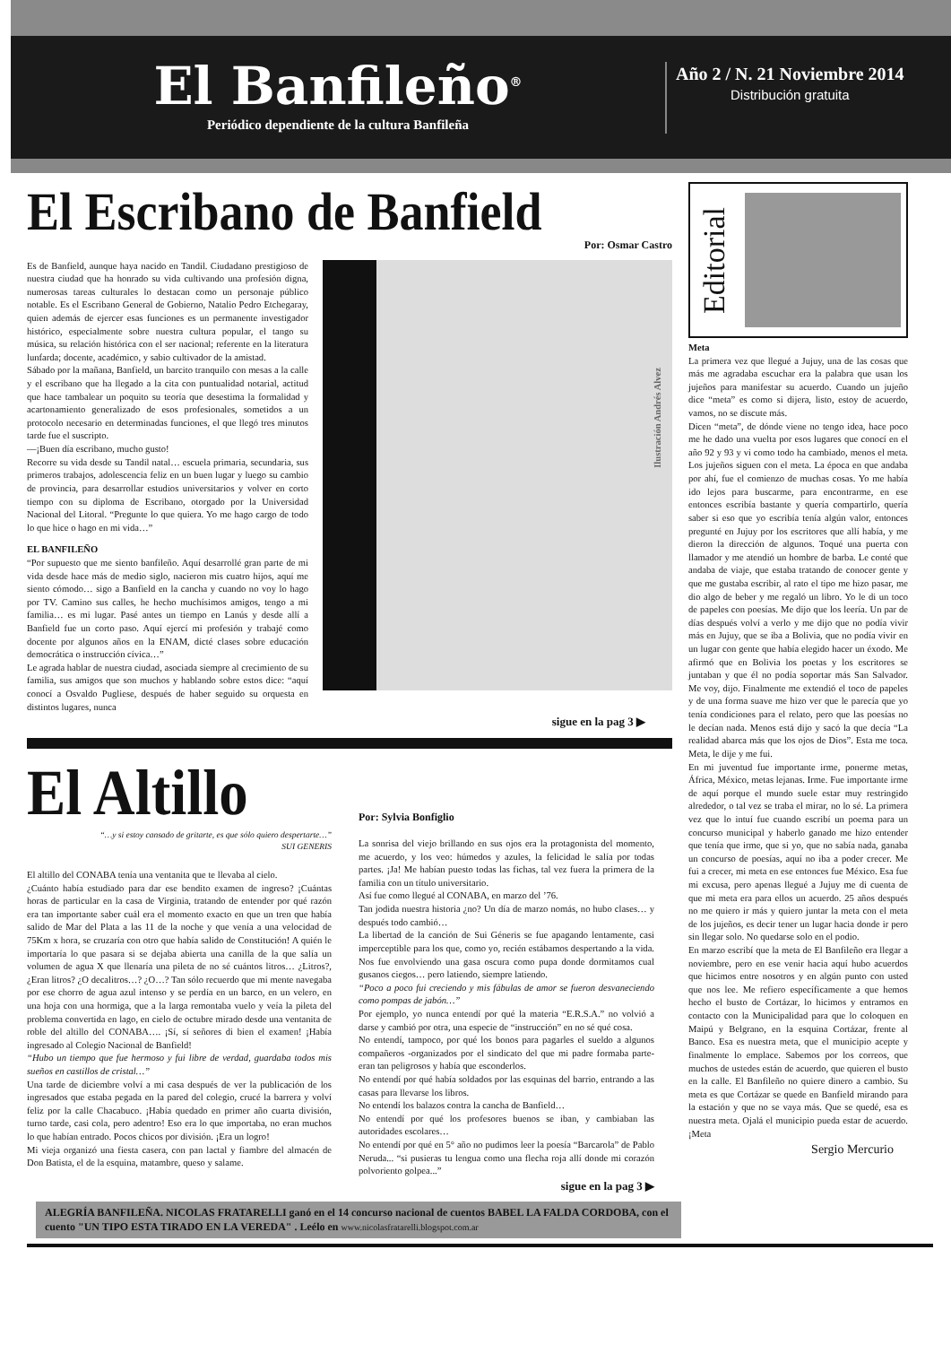El Banfileño<sup>®</sup>
Periódico dependiente de la cultura Banfileña
Año 2 / N. 21 Noviembre 2014
Distribución gratuita
El Escribano de Banfield
Por: Osmar Castro
Es de Banfield, aunque haya nacido en Tandil. Ciudadano prestigioso de nuestra ciudad que ha honrado su vida cultivando una profesión digna, numerosas tareas culturales lo destacan como un personaje público notable. Es el Escribano General de Gobierno, Natalio Pedro Etchegaray, quien además de ejercer esas funciones es un permanente investigador histórico, especialmente sobre nuestra cultura popular, el tango su música, su relación histórica con el ser nacional; referente en la literatura lunfarda; docente, académico, y sabio cultivador de la amistad.
Sábado por la mañana, Banfield, un barcito tranquilo con mesas a la calle y el escribano que ha llegado a la cita con puntualidad notarial, actitud que hace tambalear un poquito su teoría que desestima la formalidad y acartonamiento generalizado de esos profesionales, sometidos a un protocolo necesario en determinadas funciones, el que llegó tres minutos tarde fue el suscripto.
—¡Buen día escribano, mucho gusto!
Recorre su vida desde su Tandil natal… escuela primaria, secundaria, sus primeros trabajos, adolescencia feliz en un buen lugar y luego su cambio de provincia, para desarrollar estudios universitarios y volver en corto tiempo con su diploma de Escribano, otorgado por la Universidad Nacional del Litoral. “Pregunte lo que quiera. Yo me hago cargo de todo lo que hice o hago en mi vida…”
EL BANFILEÑO
“Por supuesto que me siento banfileño. Aquí desarrollé gran parte de mi vida desde hace más de medio siglo, nacieron mis cuatro hijos, aquí me siento cómodo… sigo a Banfield en la cancha y cuando no voy lo hago por TV. Camino sus calles, he hecho muchísimos amigos, tengo a mi familia… es mi lugar. Pasé antes un tiempo en Lanús y desde allí a Banfield fue un corto paso. Aquí ejercí mi profesión y trabajé como docente por algunos años en la ENAM, dicté clases sobre educación democrática o instrucción cívica…”
Le agrada hablar de nuestra ciudad, asociada siempre al crecimiento de su familia, sus amigos que son muchos y hablando sobre estos dice: “aquí conocí a Osvaldo Pugliese, después de haber seguido su orquesta en distintos lugares, nunca
Ilustración Andrés Alvez
sigue en la pag 3 ▶
El Altillo
“…y si estoy cansado de gritarte, es que sólo quiero despertarte…”
SUI GENERIS
El altillo del CONABA tenía una ventanita que te llevaba al cielo.
¿Cuánto había estudiado para dar ese bendito examen de ingreso? ¡Cuántas horas de particular en la casa de Virginia, tratando de entender por qué razón era tan importante saber cuál era el momento exacto en que un tren que había salido de Mar del Plata a las 11 de la noche y que venía a una velocidad de 75Km x hora, se cruzaría con otro que había salido de Constitución! A quién le importaría lo que pasara si se dejaba abierta una canilla de la que salía un volumen de agua X que llenaría una pileta de no sé cuántos litros… ¿Litros?, ¿Eran litros? ¿O decalitros…? ¿O…? Tan sólo recuerdo que mi mente navegaba por ese chorro de agua azul intenso y se perdía en un barco, en un velero, en una hoja con una hormiga, que a la larga remontaba vuelo y veía la pileta del problema convertida en lago, en cielo de octubre mirado desde una ventanita de roble del altillo del CONABA…. ¡Sí, sí señores di bien el examen! ¡Había ingresado al Colegio Nacional de Banfield!
“Hubo un tiempo que fue hermoso y fui libre de verdad, guardaba todos mis sueños en castillos de cristal…”
Una tarde de diciembre volví a mi casa después de ver la publicación de los ingresados que estaba pegada en la pared del colegio, crucé la barrera y volví feliz por la calle Chacabuco. ¡Había quedado en primer año cuarta división, turno tarde, casi cola, pero adentro! Eso era lo que importaba, no eran muchos lo que habían entrado. Pocos chicos por división. ¡Era un logro!
Mi vieja organizó una fiesta casera, con pan lactal y fiambre del almacén de Don Batista, el de la esquina, matambre, queso y salame.
Por: Sylvia Bonfiglio
La sonrisa del viejo brillando en sus ojos era la protagonista del momento, me acuerdo, y los veo: húmedos y azules, la felicidad le salía por todas partes. ¡Ja! Me habían puesto todas las fichas, tal vez fuera la primera de la familia con un título universitario.
Así fue como llegué al CONABA, en marzo del ’76.
Tan jodida nuestra historia ¿no? Un día de marzo nomás, no hubo clases… y después todo cambió…
La libertad de la canción de Sui Géneris se fue apagando lentamente, casi imperceptible para los que, como yo, recién estábamos despertando a la vida. Nos fue envolviendo una gasa oscura como pupa donde dormitamos cual gusanos ciegos… pero latiendo, siempre latiendo.
“Poco a poco fui creciendo y mis fábulas de amor se fueron desvaneciendo como pompas de jabón…”
Por ejemplo, yo nunca entendí por qué la materia “E.R.S.A.” no volvió a darse y cambió por otra, una especie de “instrucción” en no sé qué cosa.
No entendí, tampoco, por qué los bonos para pagarles el sueldo a algunos compañeros -organizados por el sindicato del que mi padre formaba parte- eran tan peligrosos y había que esconderlos.
No entendí por qué había soldados por las esquinas del barrio, entrando a las casas para llevarse los libros.
No entendí los balazos contra la cancha de Banfield…
No entendí por qué los profesores buenos se iban, y cambiaban las autoridades escolares…
No entendí por qué en 5° año no pudimos leer la poesía “Barcarola” de Pablo Neruda... “si pusieras tu lengua como una flecha roja allí donde mi corazón polvoriento golpea...”
sigue en la pag 3 ▶
ALEGRÍA BANFILEÑA. NICOLAS FRATARELLI ganó en el 14 concurso nacional de cuentos BABEL LA FALDA CORDOBA, con el cuento "UN TIPO ESTA TIRADO EN LA VEREDA" . Leélo en www.nicolasfratarelli.blogspot.com.ar
Editorial
Meta
La primera vez que llegué a Jujuy, una de las cosas que más me agradaba escuchar era la palabra que usan los jujeños para manifestar su acuerdo. Cuando un jujeño dice “meta” es como si dijera, listo, estoy de acuerdo, vamos, no se discute más.
Dicen “meta”, de dónde viene no tengo idea, hace poco me he dado una vuelta por esos lugares que conocí en el año 92 y 93 y vi como todo ha cambiado, menos el meta. Los jujeños siguen con el meta. La época en que andaba por ahí, fue el comienzo de muchas cosas. Yo me había ido lejos para buscarme, para encontrarme, en ese entonces escribía bastante y quería compartirlo, quería saber si eso que yo escribía tenía algún valor, entonces pregunté en Jujuy por los escritores que allí había, y me dieron la dirección de algunos. Toqué una puerta con llamador y me atendió un hombre de barba. Le conté que andaba de viaje, que estaba tratando de conocer gente y que me gustaba escribir, al rato el tipo me hizo pasar, me dio algo de beber y me regaló un libro. Yo le di un toco de papeles con poesías. Me dijo que los leería. Un par de días después volví a verlo y me dijo que no podía vivir más en Jujuy, que se iba a Bolivia, que no podía vivir en un lugar con gente que había elegido hacer un éxodo. Me afirmó que en Bolivia los poetas y los escritores se juntaban y que él no podía soportar más San Salvador. Me voy, dijo. Finalmente me extendió el toco de papeles y de una forma suave me hizo ver que le parecía que yo tenía condiciones para el relato, pero que las poesías no le decían nada. Menos está dijo y sacó la que decía “La realidad abarca más que los ojos de Dios”. Esta me toca. Meta, le dije y me fui.
En mi juventud fue importante irme, ponerme metas, África, México, metas lejanas. Irme. Fue importante irme de aquí porque el mundo suele estar muy restringido alrededor, o tal vez se traba el mirar, no lo sé. La primera vez que lo intuí fue cuando escribí un poema para un concurso municipal y haberlo ganado me hizo entender que tenía que irme, que si yo, que no sabía nada, ganaba un concurso de poesías, aquí no iba a poder crecer. Me fui a crecer, mi meta en ese entonces fue México. Esa fue mi excusa, pero apenas llegué a Jujuy me di cuenta de que mi meta era para ellos un acuerdo. 25 años después no me quiero ir más y quiero juntar la meta con el meta de los jujeños, es decir tener un lugar hacia donde ir pero sin llegar solo. No quedarse solo en el podio.
En marzo escribí que la meta de El Banfileño era llegar a noviembre, pero en ese venir hacia aquí hubo acuerdos que hicimos entre nosotros y en algún punto con usted que nos lee. Me refiero específicamente a que hemos hecho el busto de Cortázar, lo hicimos y entramos en contacto con la Municipalidad para que lo coloquen en Maipú y Belgrano, en la esquina Cortázar, frente al Banco. Esa es nuestra meta, que el municipio acepte y finalmente lo emplace. Sabemos por los correos, que muchos de ustedes están de acuerdo, que quieren el busto en la calle. El Banfileño no quiere dinero a cambio. Su meta es que Cortázar se quede en Banfield mirando para la estación y que no se vaya más. Que se quedé, esa es nuestra meta. Ojalá el municipio pueda estar de acuerdo. ¡Meta
Sergio Mercurio